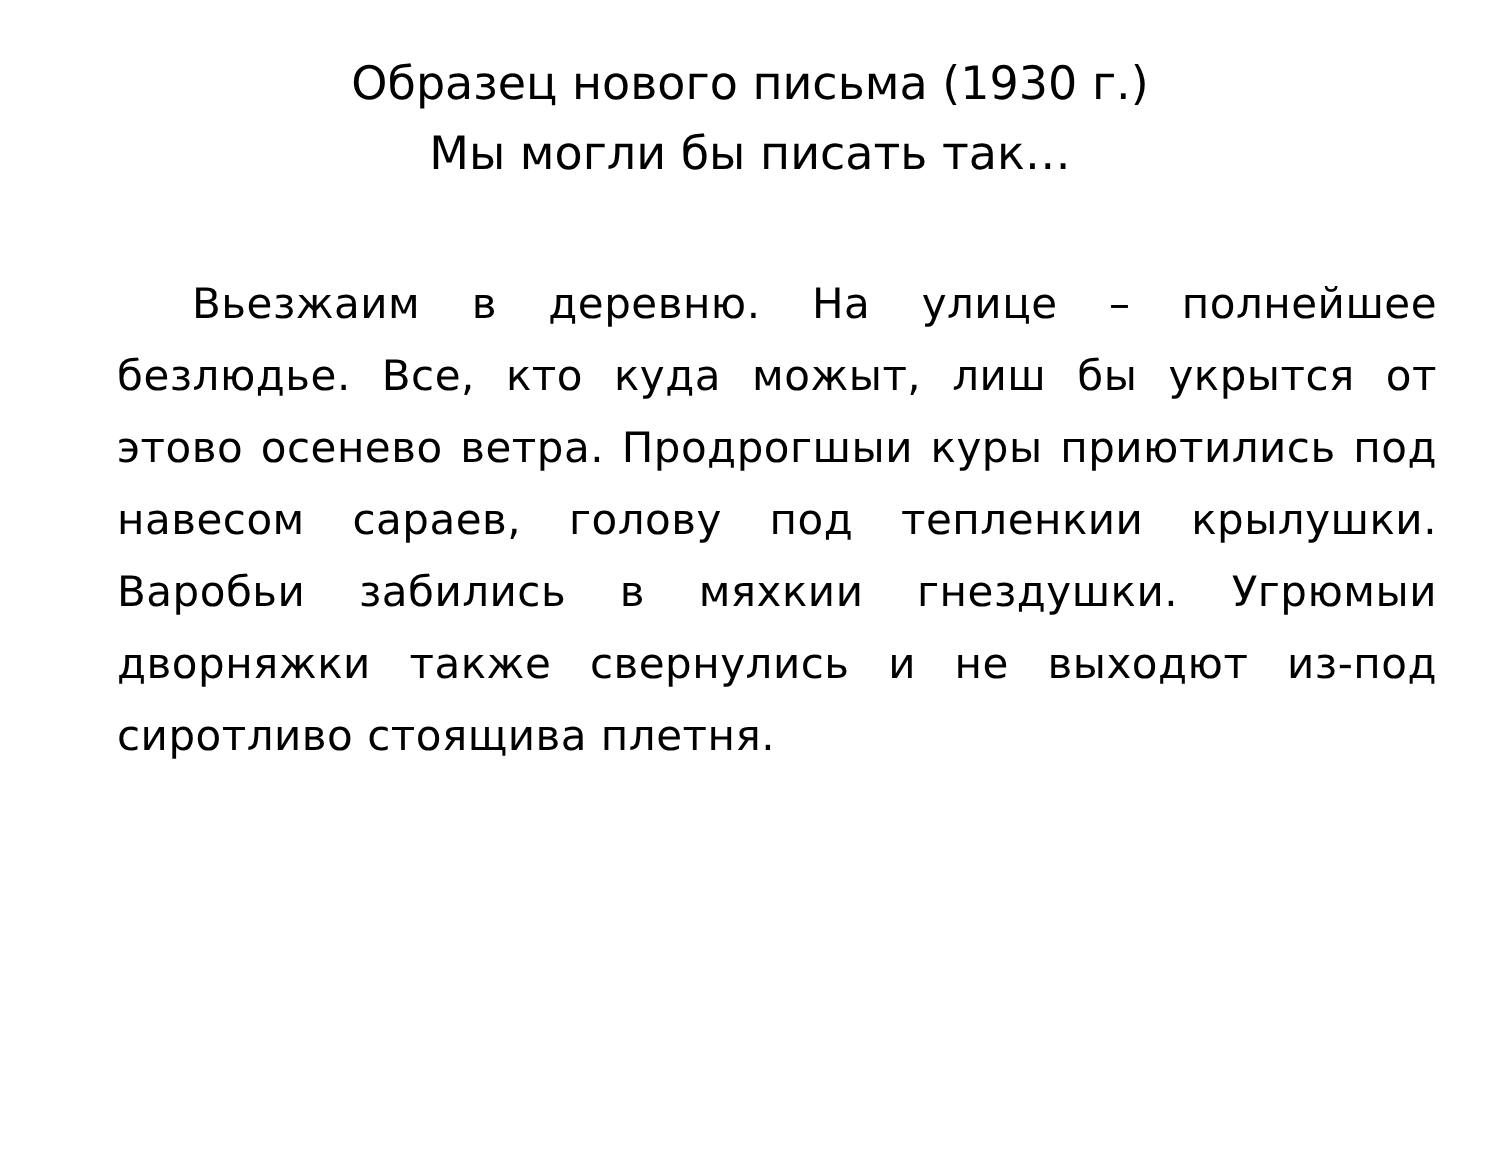Образец нового письма (1930 г.)
Мы могли бы писать так…
Вьезжаим в деревню. На улице – полнейшее безлюдье. Все, кто куда можыт, лиш бы укрытся от этово осенево ветра. Продрогшыи куры приютились под навесом сараев, голову под тепленкии крылушки. Варобьи забились в мяхкии гнездушки. Угрюмыи дворняжки также свернулись и не выходют из-под сиротливо стоящива плетня.